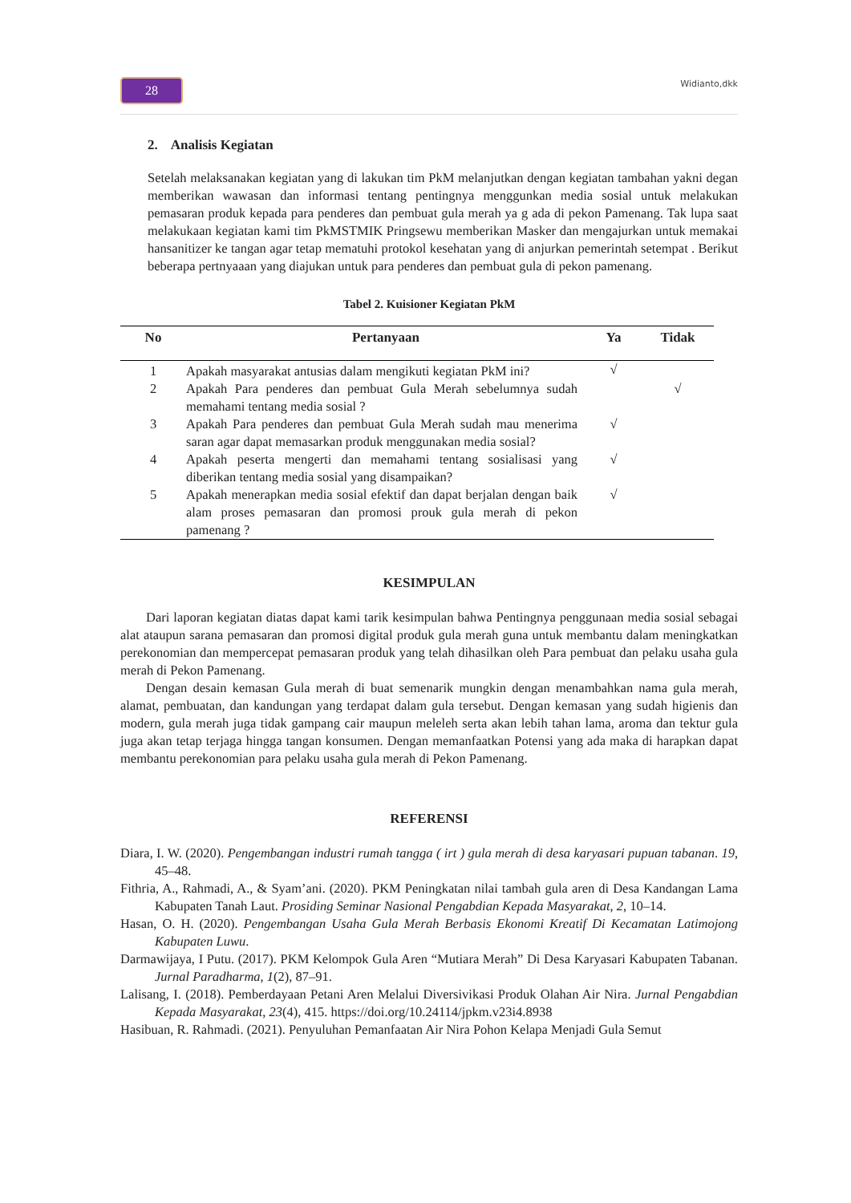28 Widianto,dkk
2. Analisis Kegiatan
Setelah melaksanakan kegiatan yang di lakukan tim PkM melanjutkan dengan kegiatan tambahan yakni degan memberikan wawasan dan informasi tentang pentingnya menggunkan media sosial untuk melakukan pemasaran produk kepada para penderes dan pembuat gula merah ya g ada di pekon Pamenang. Tak lupa saat melakukaan kegiatan kami tim PkMSTMIK Pringsewu memberikan Masker dan mengajurkan untuk memakai hansanitizer ke tangan agar tetap mematuhi protokol kesehatan yang di anjurkan pemerintah setempat . Berikut beberapa pertnyaaan yang diajukan untuk para penderes dan pembuat gula di pekon pamenang.
Tabel 2. Kuisioner Kegiatan PkM
| No | Pertanyaan | Ya | Tidak |
| --- | --- | --- | --- |
| 1 | Apakah masyarakat antusias dalam mengikuti kegiatan PkM ini? | √ | |
| 2 | Apakah Para penderes dan pembuat Gula Merah sebelumnya sudah memahami tentang media sosial ? | | √ |
| 3 | Apakah Para penderes dan pembuat Gula Merah sudah mau menerima saran agar dapat memasarkan produk menggunakan media sosial? | √ | |
| 4 | Apakah peserta mengerti dan memahami tentang sosialisasi yang diberikan tentang media sosial yang disampaikan? | √ | |
| 5 | Apakah menerapkan media sosial efektif dan dapat berjalan dengan baik alam proses pemasaran dan promosi prouk gula merah di pekon pamenang ? | √ | |
KESIMPULAN
Dari laporan kegiatan diatas dapat kami tarik kesimpulan bahwa Pentingnya penggunaan media sosial sebagai alat ataupun sarana pemasaran dan promosi digital produk gula merah guna untuk membantu dalam meningkatkan perekonomian dan mempercepat pemasaran produk yang telah dihasilkan oleh Para pembuat dan pelaku usaha gula merah di Pekon Pamenang.
Dengan desain kemasan Gula merah di buat semenarik mungkin dengan menambahkan nama gula merah, alamat, pembuatan, dan kandungan yang terdapat dalam gula tersebut. Dengan kemasan yang sudah higienis dan modern, gula merah juga tidak gampang cair maupun meleleh serta akan lebih tahan lama, aroma dan tektur gula juga akan tetap terjaga hingga tangan konsumen. Dengan memanfaatkan Potensi yang ada maka di harapkan dapat membantu perekonomian para pelaku usaha gula merah di Pekon Pamenang.
REFERENSI
Diara, I. W. (2020). Pengembangan industri rumah tangga ( irt ) gula merah di desa karyasari pupuan tabanan. 19, 45–48.
Fithria, A., Rahmadi, A., & Syam’ani. (2020). PKM Peningkatan nilai tambah gula aren di Desa Kandangan Lama Kabupaten Tanah Laut. Prosiding Seminar Nasional Pengabdian Kepada Masyarakat, 2, 10–14.
Hasan, O. H. (2020). Pengembangan Usaha Gula Merah Berbasis Ekonomi Kreatif Di Kecamatan Latimojong Kabupaten Luwu.
Darmawijaya, I Putu. (2017). PKM Kelompok Gula Aren “Mutiara Merah” Di Desa Karyasari Kabupaten Tabanan. Jurnal Paradharma, 1(2), 87–91.
Lalisang, I. (2018). Pemberdayaan Petani Aren Melalui Diversivikasi Produk Olahan Air Nira. Jurnal Pengabdian Kepada Masyarakat, 23(4), 415. https://doi.org/10.24114/jpkm.v23i4.8938
Hasibuan, R. Rahmadi. (2021). Penyuluhan Pemanfaatan Air Nira Pohon Kelapa Menjadi Gula Semut